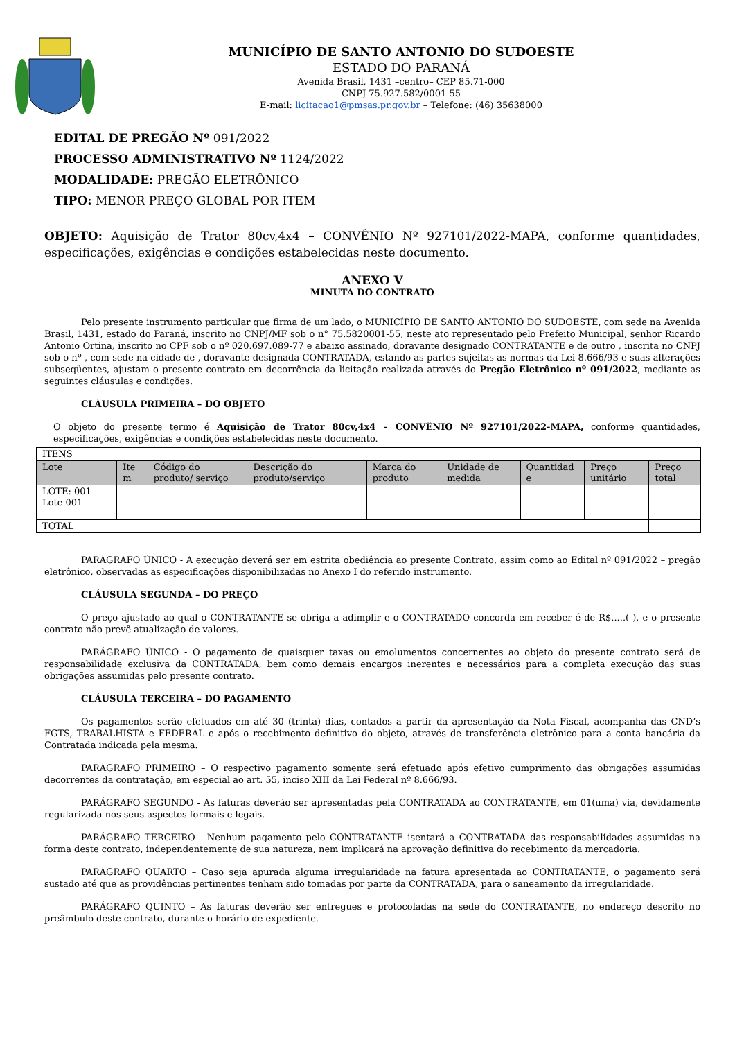MUNICÍPIO DE SANTO ANTONIO DO SUDOESTE
ESTADO DO PARANÁ
Avenida Brasil, 1431 –centro– CEP 85.71-000
CNPJ 75.927.582/0001-55
E-mail: licitacao1@pmsas.pr.gov.br – Telefone: (46) 35638000
EDITAL DE PREGÃO Nº 091/2022
PROCESSO ADMINISTRATIVO Nº 1124/2022
MODALIDADE: PREGÃO ELETRÔNICO
TIPO: MENOR PREÇO GLOBAL POR ITEM
OBJETO: Aquisição de Trator 80cv,4x4 – CONVÊNIO Nº 927101/2022-MAPA, conforme quantidades, especificações, exigências e condições estabelecidas neste documento.
ANEXO V
MINUTA DO CONTRATO
Pelo presente instrumento particular que firma de um lado, o MUNICÍPIO DE SANTO ANTONIO DO SUDOESTE, com sede na Avenida Brasil, 1431, estado do Paraná, inscrito no CNPJ/MF sob o n° 75.5820001-55, neste ato representado pelo Prefeito Municipal, senhor Ricardo Antonio Ortina, inscrito no CPF sob o nº 020.697.089-77 e abaixo assinado, doravante designado CONTRATANTE e de outro , inscrita no CNPJ sob o nº , com sede na cidade de , doravante designada CONTRATADA, estando as partes sujeitas as normas da Lei 8.666/93 e suas alterações subseqüentes, ajustam o presente contrato em decorrência da licitação realizada através do Pregão Eletrônico nº 091/2022, mediante as seguintes cláusulas e condições.
CLÁUSULA PRIMEIRA – DO OBJETO
O objeto do presente termo é Aquisição de Trator 80cv,4x4 – CONVÊNIO Nº 927101/2022-MAPA, conforme quantidades, especificações, exigências e condições estabelecidas neste documento.
| ITENS | | | | | | | | |
| Lote | Ite m | Código do produto/ serviço | Descrição do produto/serviço | Marca do produto | Unidade de medida | Quantidad e | Preço unitário | Preço total |
| LOTE: 001 - Lote 001 | | | | | | | | |
| TOTAL | | | | | | | | |
PARÁGRAFO ÚNICO - A execução deverá ser em estrita obediência ao presente Contrato, assim como ao Edital nº 091/2022 – pregão eletrônico, observadas as especificações disponibilizadas no Anexo I do referido instrumento.
CLÁUSULA SEGUNDA – DO PREÇO
O preço ajustado ao qual o CONTRATANTE se obriga a adimplir e o CONTRATADO concorda em receber é de R$.....( ), e o presente contrato não prevê atualização de valores.
PARÁGRAFO ÚNICO - O pagamento de quaisquer taxas ou emolumentos concernentes ao objeto do presente contrato será de responsabilidade exclusiva da CONTRATADA, bem como demais encargos inerentes e necessários para a completa execução das suas obrigações assumidas pelo presente contrato.
CLÁUSULA TERCEIRA – DO PAGAMENTO
Os pagamentos serão efetuados em até 30 (trinta) dias, contados a partir da apresentação da Nota Fiscal, acompanha das CND’s FGTS, TRABALHISTA e FEDERAL e após o recebimento definitivo do objeto, através de transferência eletrônico para a conta bancária da Contratada indicada pela mesma.
PARÁGRAFO PRIMEIRO – O respectivo pagamento somente será efetuado após efetivo cumprimento das obrigações assumidas decorrentes da contratação, em especial ao art. 55, inciso XIII da Lei Federal nº 8.666/93.
PARÁGRAFO SEGUNDO - As faturas deverão ser apresentadas pela CONTRATADA ao CONTRATANTE, em 01(uma) via, devidamente regularizada nos seus aspectos formais e legais.
PARÁGRAFO TERCEIRO - Nenhum pagamento pelo CONTRATANTE isentará a CONTRATADA das responsabilidades assumidas na forma deste contrato, independentemente de sua natureza, nem implicará na aprovação definitiva do recebimento da mercadoria.
PARÁGRAFO QUARTO – Caso seja apurada alguma irregularidade na fatura apresentada ao CONTRATANTE, o pagamento será sustado até que as providências pertinentes tenham sido tomadas por parte da CONTRATADA, para o saneamento da irregularidade.
PARÁGRAFO QUINTO – As faturas deverão ser entregues e protocoladas na sede do CONTRATANTE, no endereço descrito no preâmbulo deste contrato, durante o horário de expediente.